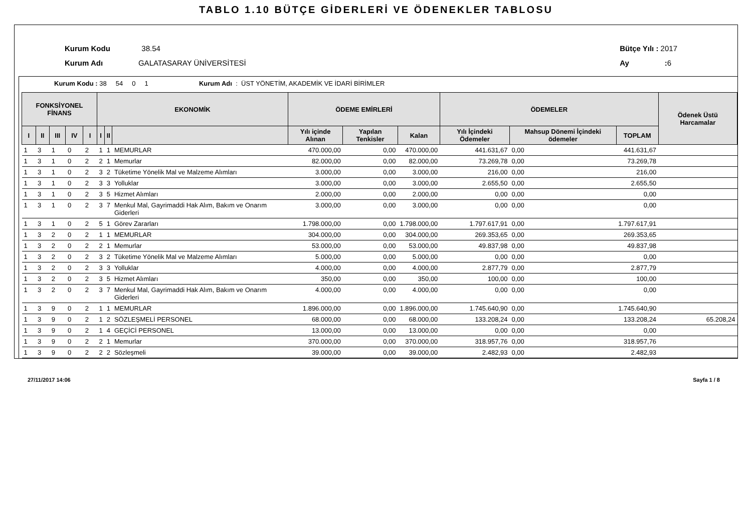TABLO 1.10 BÜTÇE GİDERLERİ VE ÖDENEKLER TABLOSU
Kurum Kodu 38.54
Kurum Adı GALATASARAY ÜNİVERSİTESİ
Bütçe Yılı : 2017
Ay : 6
Kurum Kodu : 38 54 0 1 Kurum Adı : ÜST YÖNETİM, AKADEMİK VE İDARİ BİRİMLER
| FONKSİYONEL FİNANS | | | | | EKONOMİK | | | ÖDEME EMİRLERİ | | | ÖDEMELER | | | Ödenek Üstü Harcamalar |
| --- | --- | --- | --- | --- | --- | --- | --- | --- | --- | --- | --- | --- | --- | --- |
| I | II | III | IV | I | I | II | | Yılı içinde Alınan | Yapılan Tenkisler | Kalan | Yılı İçindeki Ödemeler | Mahsup Dönemi İçindeki ödemeler | TOPLAM | |
| 1 | 3 | 1 | 0 | 2 | 1 | 1 | MEMURLAR | 470.000,00 | 0,00 | 470.000,00 | 441.631,67 | 0,00 | 441.631,67 | |
| 1 | 3 | 1 | 0 | 2 | 2 | 1 | Memurlar | 82.000,00 | 0,00 | 82.000,00 | 73.269,78 | 0,00 | 73.269,78 | |
| 1 | 3 | 1 | 0 | 2 | 3 | 2 | Tüketime Yönelik Mal ve Malzeme Alımları | 3.000,00 | 0,00 | 3.000,00 | 216,00 | 0,00 | 216,00 | |
| 1 | 3 | 1 | 0 | 2 | 3 | 3 | Yolluklar | 3.000,00 | 0,00 | 3.000,00 | 2.655,50 | 0,00 | 2.655,50 | |
| 1 | 3 | 1 | 0 | 2 | 3 | 5 | Hizmet Alımları | 2.000,00 | 0,00 | 2.000,00 | 0,00 | 0,00 | 0,00 | |
| 1 | 3 | 1 | 0 | 2 | 3 | 7 | Menkul Mal, Gayrimaddi Hak Alım, Bakım ve Onarım Giderleri | 3.000,00 | 0,00 | 3.000,00 | 0,00 | 0,00 | 0,00 | |
| 1 | 3 | 1 | 0 | 2 | 5 | 1 | Görev Zararları | 1.798.000,00 | 0,00 | 1.798.000,00 | 1.797.617,91 | 0,00 | 1.797.617,91 | |
| 1 | 3 | 2 | 0 | 2 | 1 | 1 | MEMURLAR | 304.000,00 | 0,00 | 304.000,00 | 269.353,65 | 0,00 | 269.353,65 | |
| 1 | 3 | 2 | 0 | 2 | 2 | 1 | Memurlar | 53.000,00 | 0,00 | 53.000,00 | 49.837,98 | 0,00 | 49.837,98 | |
| 1 | 3 | 2 | 0 | 2 | 3 | 2 | Tüketime Yönelik Mal ve Malzeme Alımları | 5.000,00 | 0,00 | 5.000,00 | 0,00 | 0,00 | 0,00 | |
| 1 | 3 | 2 | 0 | 2 | 3 | 3 | Yolluklar | 4.000,00 | 0,00 | 4.000,00 | 2.877,79 | 0,00 | 2.877,79 | |
| 1 | 3 | 2 | 0 | 2 | 3 | 5 | Hizmet Alımları | 350,00 | 0,00 | 350,00 | 100,00 | 0,00 | 100,00 | |
| 1 | 3 | 2 | 0 | 2 | 3 | 7 | Menkul Mal, Gayrimaddi Hak Alım, Bakım ve Onarım Giderleri | 4.000,00 | 0,00 | 4.000,00 | 0,00 | 0,00 | 0,00 | |
| 1 | 3 | 9 | 0 | 2 | 1 | 1 | MEMURLAR | 1.896.000,00 | 0,00 | 1.896.000,00 | 1.745.640,90 | 0,00 | 1.745.640,90 | |
| 1 | 3 | 9 | 0 | 2 | 1 | 2 | SÖZLEŞMELİ PERSONEL | 68.000,00 | 0,00 | 68.000,00 | 133.208,24 | 0,00 | 133.208,24 | 65.208,24 |
| 1 | 3 | 9 | 0 | 2 | 1 | 4 | GEÇİCİ PERSONEL | 13.000,00 | 0,00 | 13.000,00 | 0,00 | 0,00 | 0,00 | |
| 1 | 3 | 9 | 0 | 2 | 2 | 1 | Memurlar | 370.000,00 | 0,00 | 370.000,00 | 318.957,76 | 0,00 | 318.957,76 | |
| 1 | 3 | 9 | 0 | 2 | 2 | 2 | Sözleşmeli | 39.000,00 | 0,00 | 39.000,00 | 2.482,93 | 0,00 | 2.482,93 | |
27/11/2017 14:06 Sayfa 1 / 8